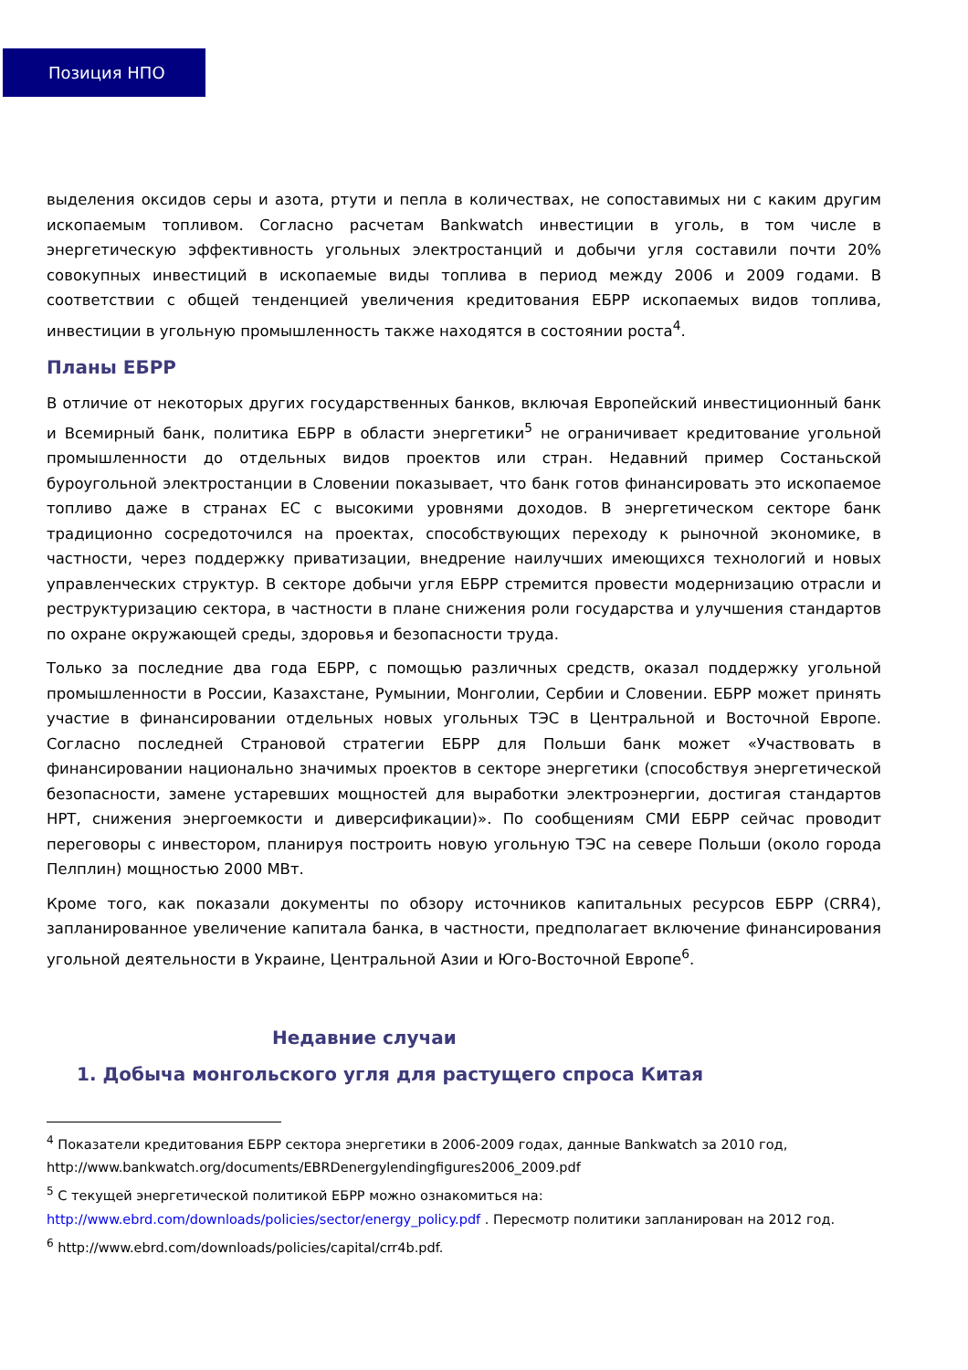Позиция НПО
выделения оксидов серы и азота, ртути и пепла в количествах, не сопоставимых ни с каким другим ископаемым топливом. Согласно расчетам Bankwatch инвестиции в уголь, в том числе в энергетическую эффективность угольных электростанций и добычи угля составили почти 20% совокупных инвестиций в ископаемые виды топлива в период между 2006 и 2009 годами. В соответствии с общей тенденцией увеличения кредитования ЕБРР ископаемых видов топлива, инвестиции в угольную промышленность также находятся в состоянии роста<sup>4</sup>.
Планы ЕБРР
В отличие от некоторых других государственных банков, включая Европейский инвестиционный банк и Всемирный банк, политика ЕБРР в области энергетики<sup>5</sup> не ограничивает кредитование угольной промышленности до отдельных видов проектов или стран. Недавний пример Состаньской буроугольной электростанции в Словении показывает, что банк готов финансировать это ископаемое топливо даже в странах ЕС с высокими уровнями доходов. В энергетическом секторе банк традиционно сосредоточился на проектах, способствующих переходу к рыночной экономике, в частности, через поддержку приватизации, внедрение наилучших имеющихся технологий и новых управленческих структур. В секторе добычи угля ЕБРР стремится провести модернизацию отрасли и реструктуризацию сектора, в частности в плане снижения роли государства и улучшения стандартов по охране окружающей среды, здоровья и безопасности труда.
Только за последние два года ЕБРР, с помощью различных средств, оказал поддержку угольной промышленности в России, Казахстане, Румынии, Монголии, Сербии и Словении. ЕБРР может принять участие в финансировании отдельных новых угольных ТЭС в Центральной и Восточной Европе. Согласно последней Страновой стратегии ЕБРР для Польши банк может «Участвовать в финансировании национально значимых проектов в секторе энергетики (способствуя энергетической безопасности, замене устаревших мощностей для выработки электроэнергии, достигая стандартов НРТ, снижения энергоемкости и диверсификации)». По сообщениям СМИ ЕБРР сейчас проводит переговоры с инвестором, планируя построить новую угольную ТЭС на севере Польши (около города Пелплин) мощностью 2000 МВт.
Кроме того, как показали документы по обзору источников капитальных ресурсов ЕБРР (CRR4), запланированное увеличение капитала банка, в частности, предполагает включение финансирования угольной деятельности в Украине, Центральной Азии и Юго-Восточной Европе<sup>6</sup>.
Недавние случаи
1. Добыча монгольского угля для растущего спроса Китая
<sup>4</sup> Показатели кредитования ЕБРР сектора энергетики в 2006-2009 годах, данные Bankwatch за 2010 год, http://www.bankwatch.org/documents/EBRDenergylendingfigures2006_2009.pdf
<sup>5</sup> С текущей энергетической политикой ЕБРР можно ознакомиться на: http://www.ebrd.com/downloads/policies/sector/energy_policy.pdf . Пересмотр политики запланирован на 2012 год.
<sup>6</sup> http://www.ebrd.com/downloads/policies/capital/crr4b.pdf.